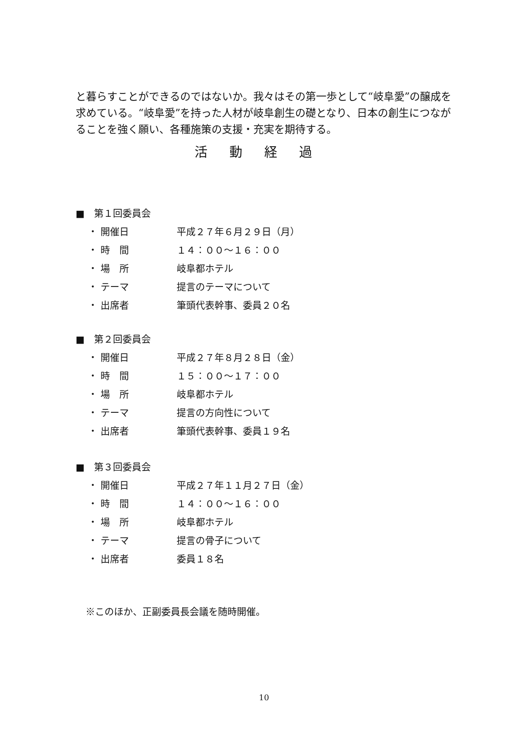と暮らすことができるのではないか。我々はその第一歩として“岐阜愛”の醸成を求めている。“岐阜愛”を持った人材が岐阜創生の礎となり、日本の創生につながることを強く願い、各種施策の支援・充実を期待する。
活動経過
■　第１回委員会
・ 開催日 平成２７年６月２９日（月）
・ 時　間 １４：００～１６：００
・ 場　所 岐阜都ホテル
・ テーマ 提言のテーマについて
・ 出席者 筆頭代表幹事、委員２０名
■　第２回委員会
・ 開催日 平成２７年８月２８日（金）
・ 時　間 １５：００～１７：００
・ 場　所 岐阜都ホテル
・ テーマ 提言の方向性について
・ 出席者 筆頭代表幹事、委員１９名
■　第３回委員会
・ 開催日 平成２７年１１月２７日（金）
・ 時　間 １４：００～１６：００
・ 場　所 岐阜都ホテル
・ テーマ 提言の骨子について
・ 出席者 委員１８名
※このほか、正副委員長会議を随時開催。
10